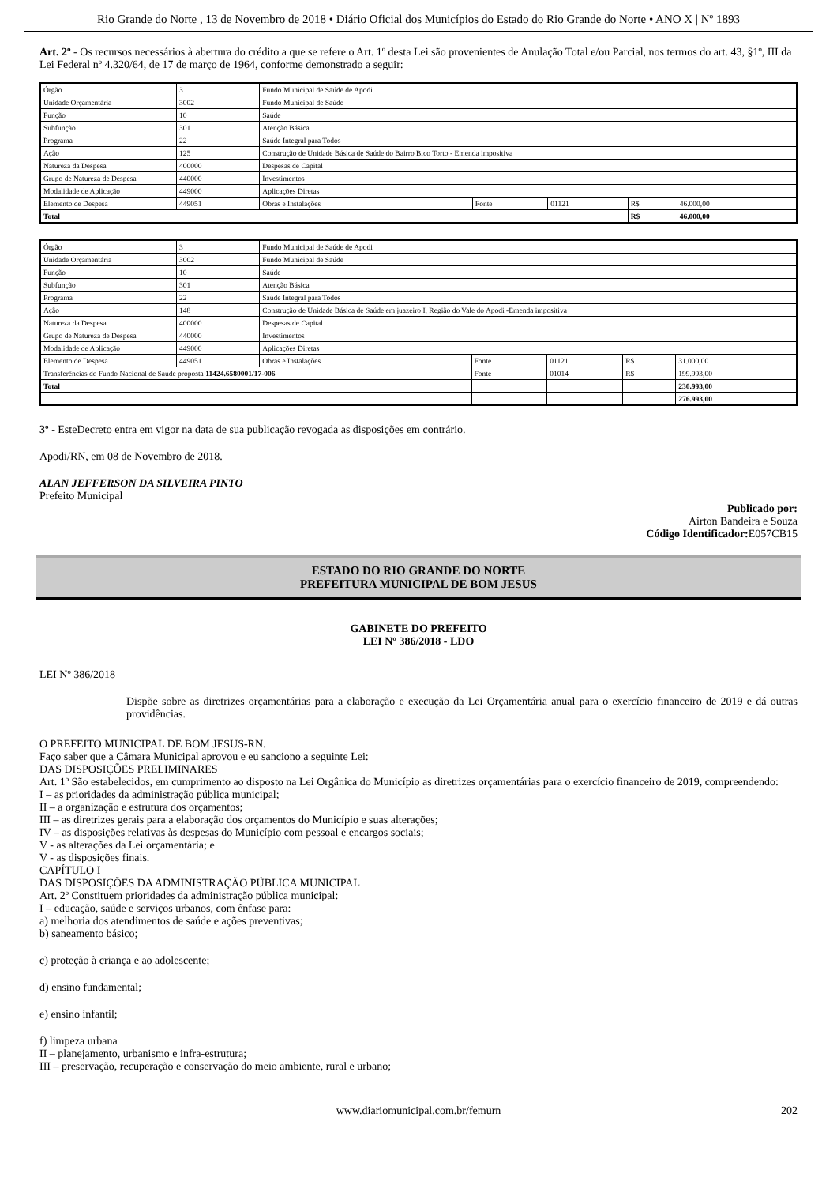Rio Grande do Norte , 13 de Novembro de 2018 • Diário Oficial dos Municípios do Estado do Rio Grande do Norte • ANO X | Nº 1893
Art. 2º - Os recursos necessários à abertura do crédito a que se refere o Art. 1º desta Lei são provenientes de Anulação Total e/ou Parcial, nos termos do art. 43, §1º, III da Lei Federal nº 4.320/64, de 17 de março de 1964, conforme demonstrado a seguir:
| Órgão | 3 | Fundo Municipal de Saúde de Apodi | | | | |
| Unidade Orçamentária | 3002 | Fundo Municipal de Saúde | | | | |
| Função | 10 | Saúde | | | | |
| Subfunção | 301 | Atenção Básica | | | | |
| Programa | 22 | Saúde Integral para Todos | | | | |
| Ação | 125 | Construção de Unidade Básica de Saúde do Bairro Bico Torto - Emenda impositiva | | | | |
| Natureza da Despesa | 400000 | Despesas de Capital | | | | |
| Grupo de Natureza de Despesa | 440000 | Investimentos | | | | |
| Modalidade de Aplicação | 449000 | Aplicações Diretas | | | | |
| Elemento de Despesa | 449051 | Obras e Instalações | Fonte | 01121 | R$ | 46.000,00 |
| Total | | | | | R$ | 46.000,00 |
| Órgão | 3 | Fundo Municipal de Saúde de Apodi | | | | |
| Unidade Orçamentária | 3002 | Fundo Municipal de Saúde | | | | |
| Função | 10 | Saúde | | | | |
| Subfunção | 301 | Atenção Básica | | | | |
| Programa | 22 | Saúde Integral para Todos | | | | |
| Ação | 148 | Construção de Unidade Básica de Saúde em juazeiro I, Região do Vale do Apodi -Emenda impositiva | | | | |
| Natureza da Despesa | 400000 | Despesas de Capital | | | | |
| Grupo de Natureza de Despesa | 440000 | Investimentos | | | | |
| Modalidade de Aplicação | 449000 | Aplicações Diretas | | | | |
| Elemento de Despesa | 449051 | Obras e Instalações | Fonte | 01121 | R$ | 31.000,00 |
| Transferências do Fundo Nacional de Saúde proposta 11424.6580001/17-006 | | | Fonte | 01014 | R$ | 199.993,00 |
| Total | | | | | | 230.993,00 |
| | | | | | | 276.993,00 |
3º - EsteDecreto entra em vigor na data de sua publicação revogada as disposições em contrário.
Apodi/RN, em 08 de Novembro de 2018.
ALAN JEFFERSON DA SILVEIRA PINTO
Prefeito Municipal
Publicado por:
Airton Bandeira e Souza
Código Identificador: E057CB15
ESTADO DO RIO GRANDE DO NORTE
PREFEITURA MUNICIPAL DE BOM JESUS
GABINETE DO PREFEITO
LEI Nº 386/2018 - LDO
LEI Nº 386/2018
Dispõe sobre as diretrizes orçamentárias para a elaboração e execução da Lei Orçamentária anual para o exercício financeiro de 2019 e dá outras providências.
O PREFEITO MUNICIPAL DE BOM JESUS-RN.
Faço saber que a Câmara Municipal aprovou e eu sanciono a seguinte Lei:
DAS DISPOSIÇÕES PRELIMINARES
Art. 1º São estabelecidos, em cumprimento ao disposto na Lei Orgânica do Município as diretrizes orçamentárias para o exercício financeiro de 2019, compreendendo:
I – as prioridades da administração pública municipal;
II – a organização e estrutura dos orçamentos;
III – as diretrizes gerais para a elaboração dos orçamentos do Município e suas alterações;
IV – as disposições relativas às despesas do Município com pessoal e encargos sociais;
V - as alterações da Lei orçamentária; e
V - as disposições finais.
CAPÍTULO I
DAS DISPOSIÇÕES DA ADMINISTRAÇÃO PÚBLICA MUNICIPAL
Art. 2º Constituem prioridades da administração pública municipal:
I – educação, saúde e serviços urbanos, com ênfase para:
a) melhoria dos atendimentos de saúde e ações preventivas;
b) saneamento básico;
c) proteção à criança e ao adolescente;
d) ensino fundamental;
e) ensino infantil;
f) limpeza urbana
II – planejamento, urbanismo e infra-estrutura;
III – preservação, recuperação e conservação do meio ambiente, rural e urbano;
www.diariomunicipal.com.br/femurn 202